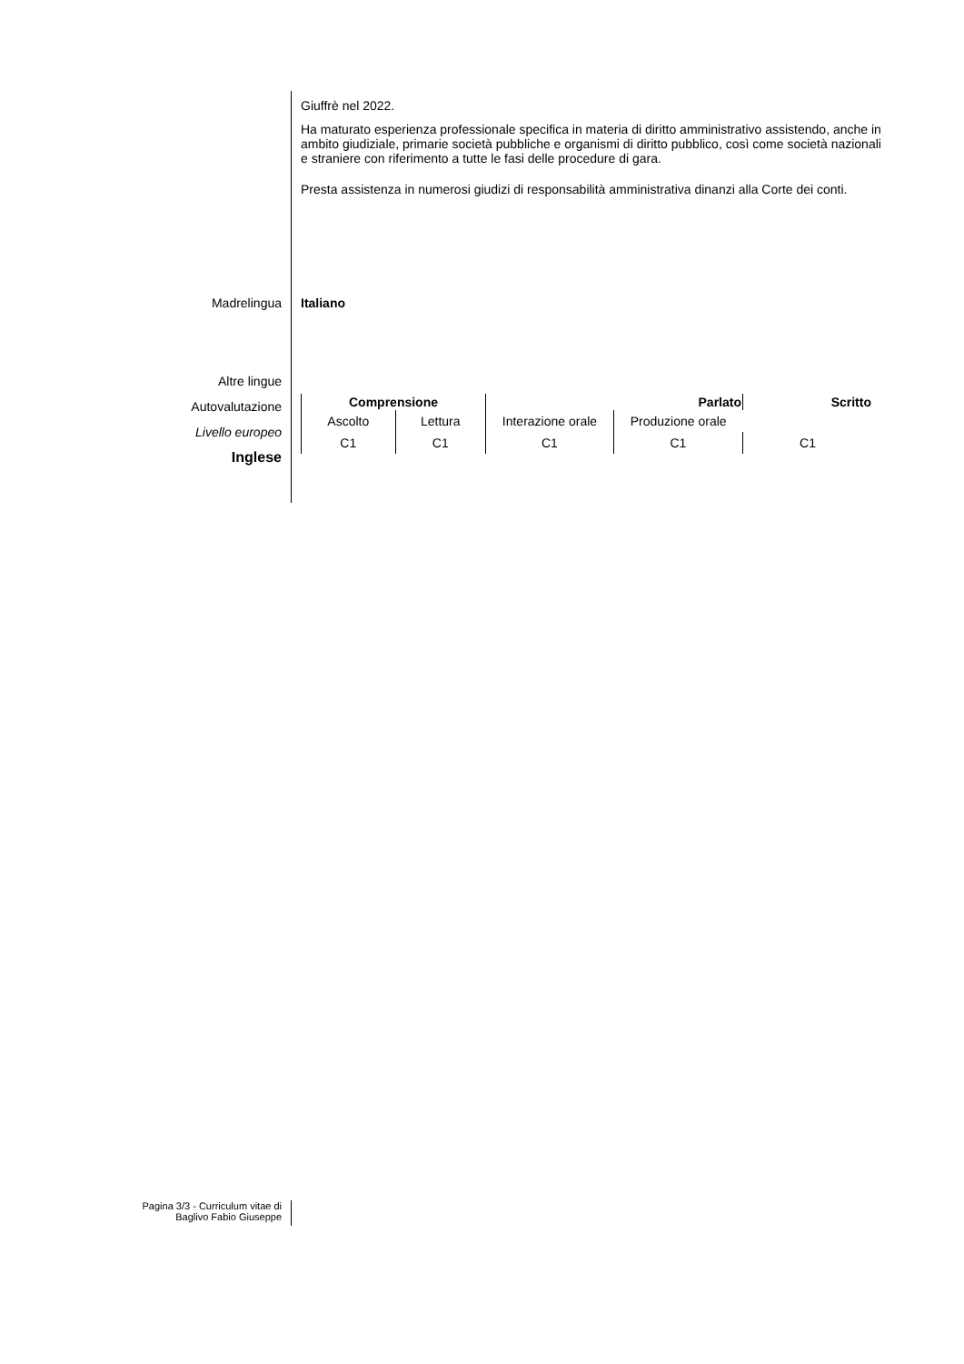Giuffrè nel 2022.
Ha maturato esperienza professionale specifica in materia di diritto amministrativo assistendo, anche in ambito giudiziale, primarie società pubbliche e organismi di diritto pubblico, così come società nazionali e straniere con riferimento a tutte le fasi delle procedure di gara.
Presta assistenza in numerosi giudizi di responsabilità amministrativa dinanzi alla Corte dei conti.
Madrelingua
Italiano
Altre lingue
Autovalutazione
Livello europeo
Inglese
| Comprensione | | Parlato | | Scritto |
| --- | --- | --- | --- | --- |
| Ascolto | Lettura | Interazione orale | Produzione orale | |
| C1 | C1 | C1 | C1 | C1 |
Pagina 3/3 - Curriculum vitae di
Baglivo Fabio Giuseppe